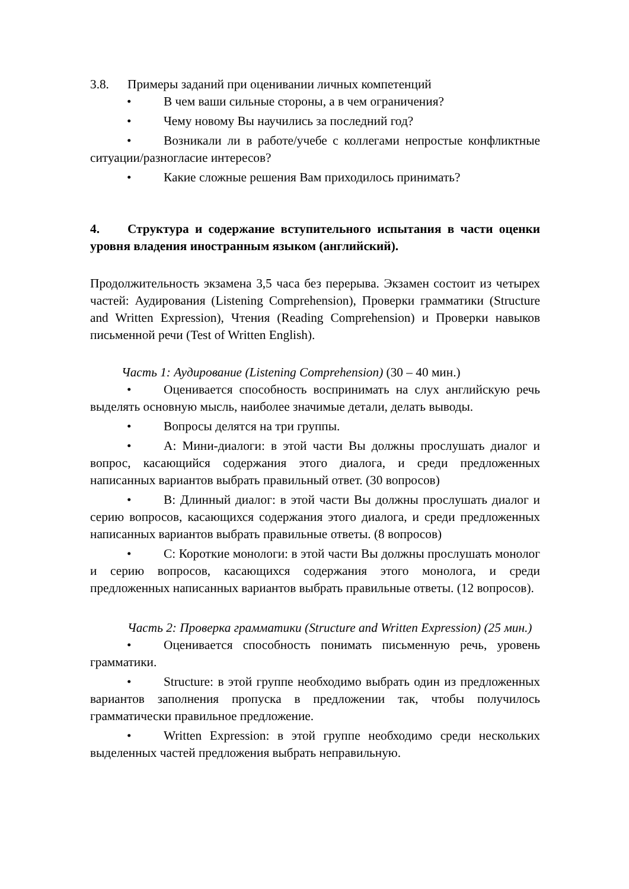3.8. Примеры заданий при оценивании личных компетенций
• В чем ваши сильные стороны, а в чем ограничения?
• Чему новому Вы научились за последний год?
• Возникали ли в работе/учебе с коллегами непростые конфликтные ситуации/разногласие интересов?
• Какие сложные решения Вам приходилось принимать?
4. Структура и содержание вступительного испытания в части оценки уровня владения иностранным языком (английский).
Продолжительность экзамена 3,5 часа без перерыва. Экзамен состоит из четырех частей: Аудирования (Listening Comprehension), Проверки грамматики (Structure and Written Expression), Чтения (Reading Comprehension) и Проверки навыков письменной речи (Test of Written English).
Часть 1: Аудирование (Listening Comprehension) (30 – 40 мин.)
• Оценивается способность воспринимать на слух английскую речь выделять основную мысль, наиболее значимые детали, делать выводы.
• Вопросы делятся на три группы.
• A: Мини-диалоги: в этой части Вы должны прослушать диалог и вопрос, касающийся содержания этого диалога, и среди предложенных написанных вариантов выбрать правильный ответ. (30 вопросов)
• B: Длинный диалог: в этой части Вы должны прослушать диалог и серию вопросов, касающихся содержания этого диалога, и среди предложенных написанных вариантов выбрать правильные ответы. (8 вопросов)
• C: Короткие монологи: в этой части Вы должны прослушать монолог и серию вопросов, касающихся содержания этого монолога, и среди предложенных написанных вариантов выбрать правильные ответы. (12 вопросов).
Часть 2: Проверка грамматики (Structure and Written Expression) (25 мин.)
• Оценивается способность понимать письменную речь, уровень грамматики.
• Structure: в этой группе необходимо выбрать один из предложенных вариантов заполнения пропуска в предложении так, чтобы получилось грамматически правильное предложение.
• Written Expression: в этой группе необходимо среди нескольких выделенных частей предложения выбрать неправильную.